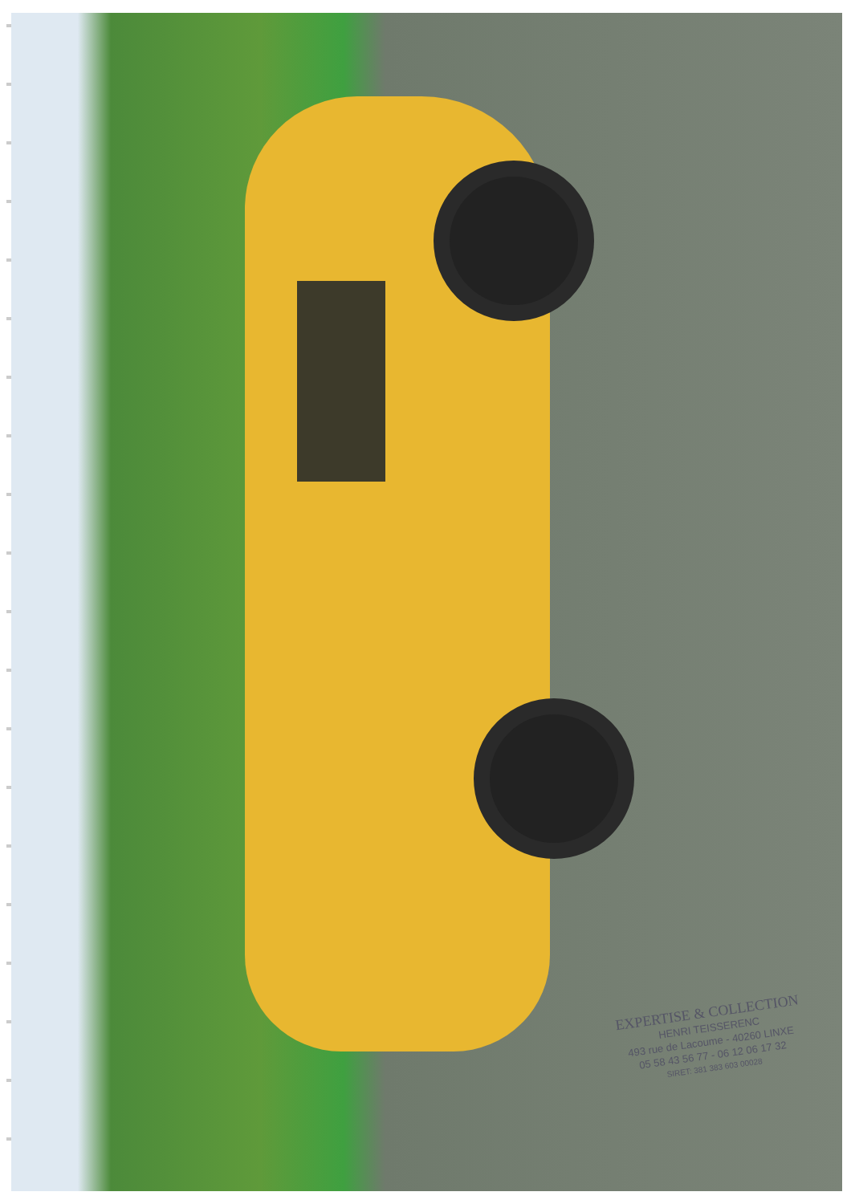EXPERTISE & COLLECTION
HENRI TEISSERENC
493 rue de Lacoume - 40260 LINXE
05 58 43 56 77 - 06 12 06 17 32
SIRET: 381 383 603 00028